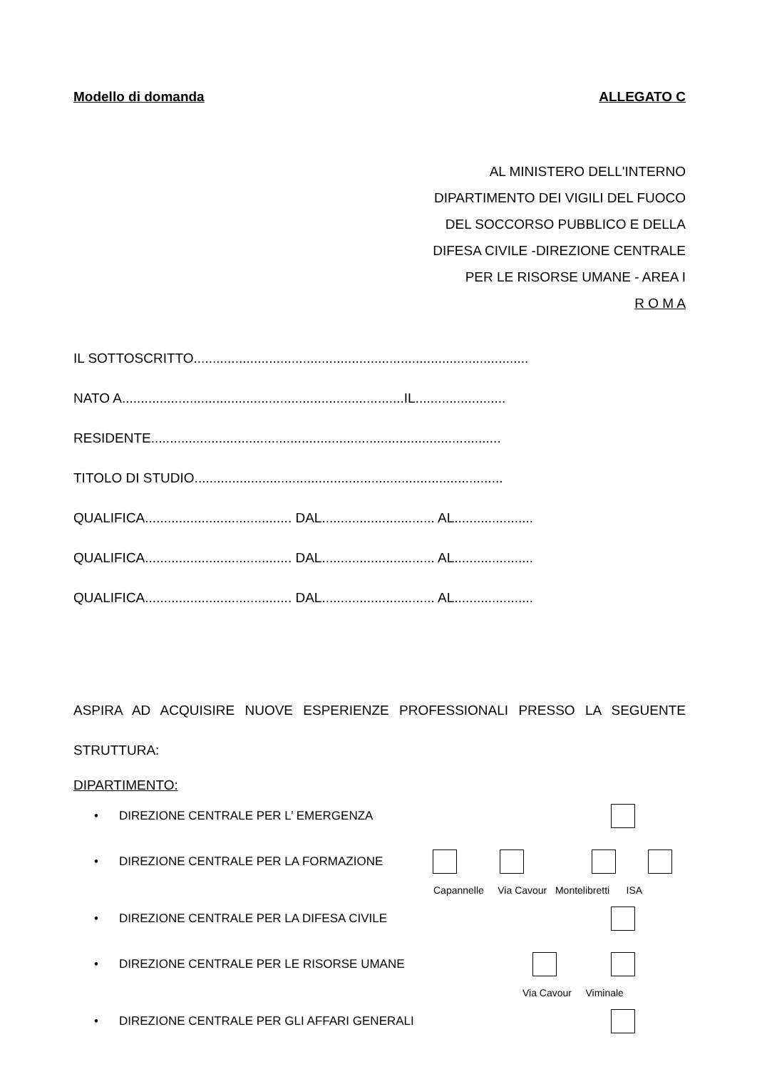Modello di domanda ALLEGATO C
AL MINISTERO DELL'INTERNO
DIPARTIMENTO DEI VIGILI DEL FUOCO
DEL SOCCORSO PUBBLICO E DELLA
DIFESA CIVILE -DIREZIONE CENTRALE
PER LE RISORSE UMANE - AREA I
R O M A
IL SOTTOSCRITTO.........................................................................................
NATO A...........................................................................IL........................
RESIDENTE.............................................................................................
TITOLO DI STUDIO..................................................................................
QUALIFICA....................................... DAL.............................. AL.....................
QUALIFICA....................................... DAL.............................. AL.....................
QUALIFICA....................................... DAL.............................. AL.....................
ASPIRA AD ACQUISIRE NUOVE ESPERIENZE PROFESSIONALI PRESSO LA SEGUENTE STRUTTURA:
DIPARTIMENTO:
• DIREZIONE CENTRALE PER L’ EMERGENZA
• DIREZIONE CENTRALE PER LA FORMAZIONE
Capannelle Via Cavour Montelibretti ISA
• DIREZIONE CENTRALE PER LA DIFESA CIVILE
• DIREZIONE CENTRALE PER LE RISORSE UMANE
Via Cavour Viminale
• DIREZIONE CENTRALE PER GLI AFFARI GENERALI